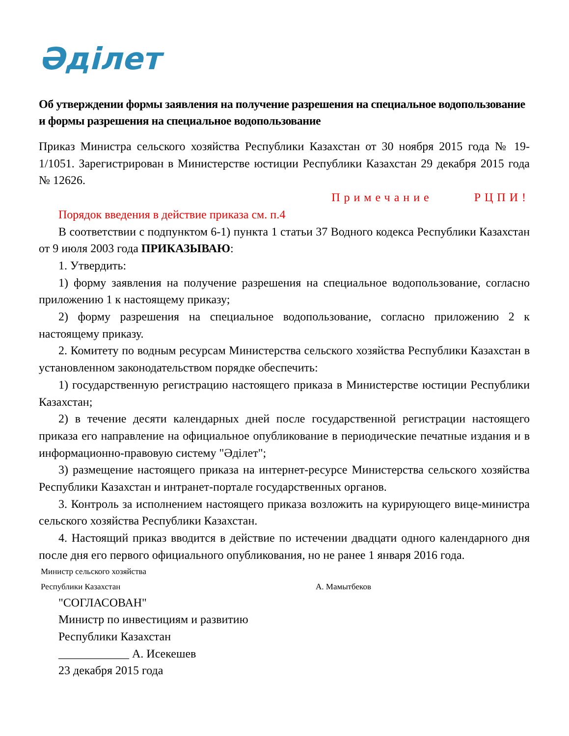Әділет
Об утверждении формы заявления на получение разрешения на специальное водопользование и формы разрешения на специальное водопользование
Приказ Министра сельского хозяйства Республики Казахстан от 30 ноября 2015 года № 19-1/1051. Зарегистрирован в Министерстве юстиции Республики Казахстан 29 декабря 2015 года № 12626.
Примечание РЦПИ!
Порядок введения в действие приказа см. п.4
В соответствии с подпунктом 6-1) пункта 1 статьи 37 Водного кодекса Республики Казахстан от 9 июля 2003 года ПРИКАЗЫВАЮ:
1. Утвердить:
1) форму заявления на получение разрешения на специальное водопользование, согласно приложению 1 к настоящему приказу;
2) форму разрешения на специальное водопользование, согласно приложению 2 к настоящему приказу.
2. Комитету по водным ресурсам Министерства сельского хозяйства Республики Казахстан в установленном законодательством порядке обеспечить:
1) государственную регистрацию настоящего приказа в Министерстве юстиции Республики Казахстан;
2) в течение десяти календарных дней после государственной регистрации настоящего приказа его направление на официальное опубликование в периодические печатные издания и в информационно-правовую систему "Әділет";
3) размещение настоящего приказа на интернет-ресурсе Министерства сельского хозяйства Республики Казахстан и интранет-портале государственных органов.
3. Контроль за исполнением настоящего приказа возложить на курирующего вице-министра сельского хозяйства Республики Казахстан.
4. Настоящий приказ вводится в действие по истечении двадцати одного календарного дня после дня его первого официального опубликования, но не ранее 1 января 2016 года.
Министр сельского хозяйства
Республики Казахстан А. Мамытбеков
"СОГЛАСОВАН"
Министр по инвестициям и развитию
Республики Казахстан
____________ А. Исекешев
23 декабря 2015 года